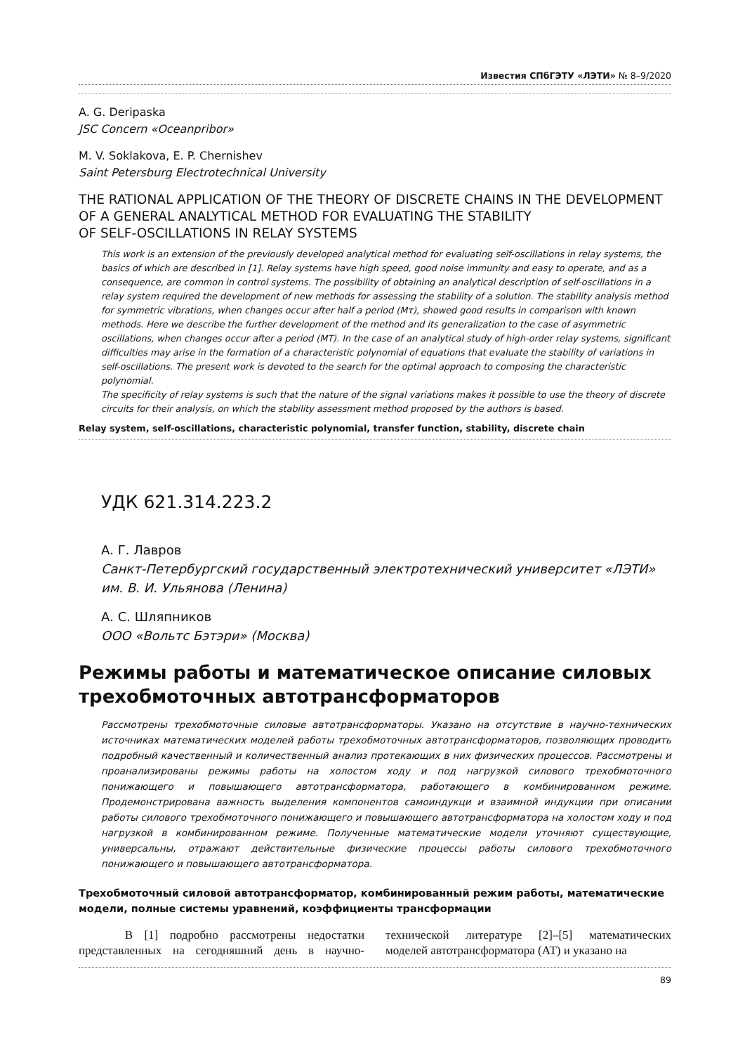Известия СПбГЭТУ «ЛЭТИ» № 8–9/2020
A. G. Deripaska
JSC Concern «Oceanpribor»
M. V. Soklakova, E. P. Chernishev
Saint Petersburg Electrotechnical University
THE RATIONAL APPLICATION OF THE THEORY OF DISCRETE CHAINS IN THE DEVELOPMENT OF A GENERAL ANALYTICAL METHOD FOR EVALUATING THE STABILITY
OF SELF-OSCILLATIONS IN RELAY SYSTEMS
This work is an extension of the previously developed analytical method for evaluating self-oscillations in relay systems, the basics of which are described in [1]. Relay systems have high speed, good noise immunity and easy to operate, and as a consequence, are common in control systems. The possibility of obtaining an analytical description of self-oscillations in a relay system required the development of new methods for assessing the stability of a solution. The stability analysis method for symmetric vibrations, when changes occur after half a period (Mτ), showed good results in comparison with known methods. Here we describe the further development of the method and its generalization to the case of asymmetric oscillations, when changes occur after a period (MT). In the case of an analytical study of high-order relay systems, significant difficulties may arise in the formation of a characteristic polynomial of equations that evaluate the stability of variations in self-oscillations. The present work is devoted to the search for the optimal approach to composing the characteristic polynomial.
The specificity of relay systems is such that the nature of the signal variations makes it possible to use the theory of discrete circuits for their analysis, on which the stability assessment method proposed by the authors is based.
Relay system, self-oscillations, characteristic polynomial, transfer function, stability, discrete chain
УДК 621.314.223.2
А. Г. Лавров
Санкт-Петербургский государственный электротехнический университет «ЛЭТИ» им. В. И. Ульянова (Ленина)
А. С. Шляпников
ООО «Вольтс Бэтэри» (Москва)
Режимы работы и математическое описание силовых трехобмоточных автотрансформаторов
Рассмотрены трехобмоточные силовые автотрансформаторы. Указано на отсутствие в научно-технических источниках математических моделей работы трехобмоточных автотрансформаторов, позволяющих проводить подробный качественный и количественный анализ протекающих в них физических процессов. Рассмотрены и проанализированы режимы работы на холостом ходу и под нагрузкой силового трехобмоточного понижающего и повышающего автотрансформатора, работающего в комбинированном режиме. Продемонстрирована важность выделения компонентов самоиндукци и взаимной индукции при описании работы силового трехобмоточного понижающего и повышающего автотрансформатора на холостом ходу и под нагрузкой в комбинированном режиме. Полученные математические модели уточняют существующие, универсальны, отражают действительные физические процессы работы силового трехобмоточного понижающего и повышающего автотрансформатора.
Трехобмоточный силовой автотрансформатор, комбинированный режим работы, математические модели, полные системы уравнений, коэффициенты трансформации
В [1] подробно рассмотрены недостатки представленных на сегодняшний день в научно-технической литературе [2]–[5] математических моделей автотрансформатора (АТ) и указано на
89